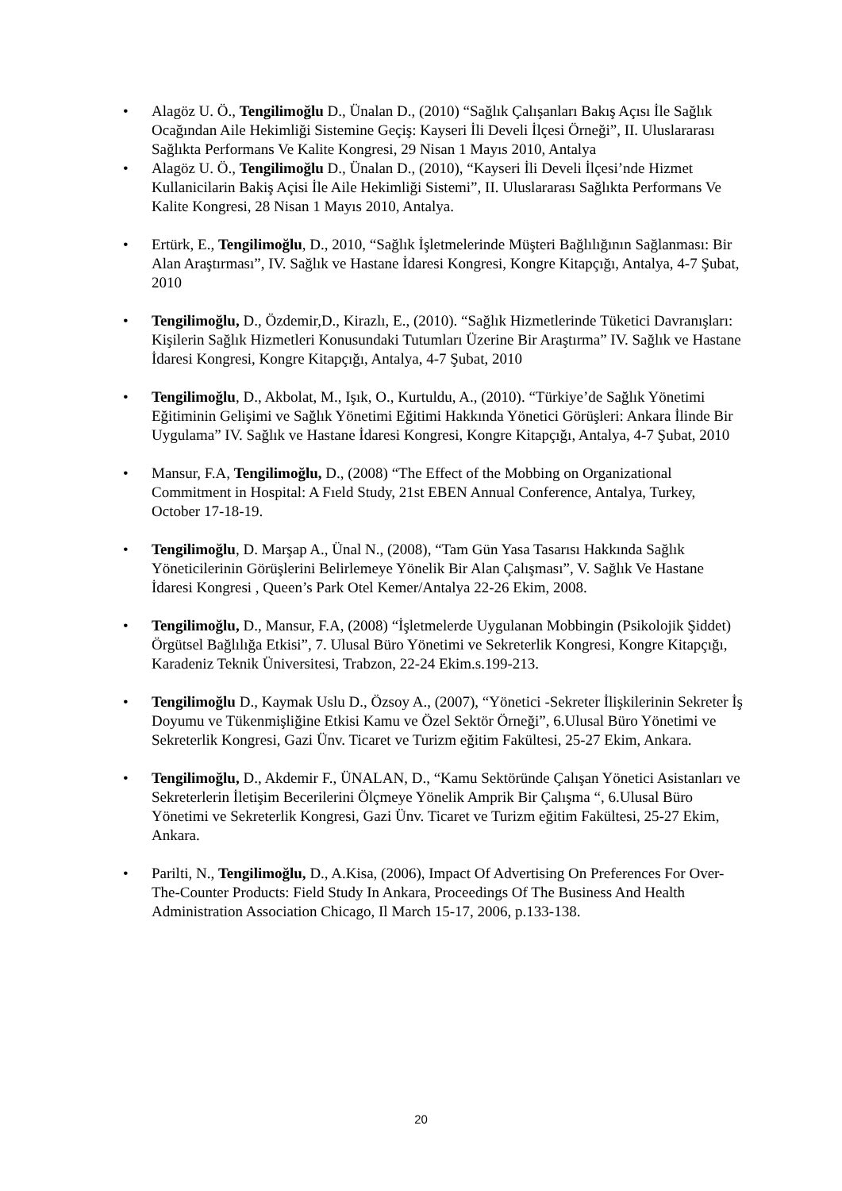• Alagöz U. Ö., Tengilimoğlu D., Ünalan D., (2010) “Sağlık Çalışanları Bakış Açısı İle Sağlık Ocağından Aile Hekimliği Sistemine Geçiş: Kayseri İli Develi İlçesi Örneği”, II. Uluslararası Sağlıkta Performans Ve Kalite Kongresi, 29 Nisan 1 Mayıs 2010, Antalya
• Alagöz U. Ö., Tengilimoğlu D., Ünalan D., (2010), “Kayseri İli Develi İlçesi’nde Hizmet Kullanicilarin Bakiş Açisi İle Aile Hekimliği Sistemi”, II. Uluslararası Sağlıkta Performans Ve Kalite Kongresi, 28 Nisan 1 Mayıs 2010, Antalya.
• Ertürk, E., Tengilimoğlu, D., 2010, “Sağlık İşletmelerinde Müşteri Bağlılığının Sağlanması: Bir Alan Araştırması”, IV. Sağlık ve Hastane İdaresi Kongresi, Kongre Kitapçığı, Antalya, 4-7 Şubat, 2010
• Tengilimoğlu, D., Özdemir,D., Kirazlı, E., (2010). “Sağlık Hizmetlerinde Tüketici Davranışları: Kişilerin Sağlık Hizmetleri Konusundaki Tutumları Üzerine Bir Araştırma” IV. Sağlık ve Hastane İdaresi Kongresi, Kongre Kitapçığı, Antalya, 4-7 Şubat, 2010
• Tengilimoğlu, D., Akbolat, M., Işık, O., Kurtuldu, A., (2010). “Türkiye’de Sağlık Yönetimi Eğitiminin Gelişimi ve Sağlık Yönetimi Eğitimi Hakkında Yönetici Görüşleri: Ankara İlinde Bir Uygulama” IV. Sağlık ve Hastane İdaresi Kongresi, Kongre Kitapçığı, Antalya, 4-7 Şubat, 2010
• Mansur, F.A, Tengilimoğlu, D., (2008) “The Effect of the Mobbing on Organizational Commitment in Hospital: A Fıeld Study, 21st EBEN Annual Conference, Antalya, Turkey, October 17-18-19.
• Tengilimoğlu, D. Marşap A., Ünal N., (2008), “Tam Gün Yasa Tasarısı Hakkında Sağlık Yöneticilerinin Görüşlerini Belirlemeye Yönelik Bir Alan Çalışması”, V. Sağlık Ve Hastane İdaresi Kongresi , Queen’s Park Otel Kemer/Antalya 22-26 Ekim, 2008.
• Tengilimoğlu, D., Mansur, F.A, (2008) “İşletmelerde Uygulanan Mobbingin (Psikolojik Şiddet) Örgütsel Bağlılığa Etkisi”, 7. Ulusal Büro Yönetimi ve Sekreterlik Kongresi, Kongre Kitapçığı, Karadeniz Teknik Üniversitesi, Trabzon, 22-24 Ekim.s.199-213.
• Tengilimoğlu D., Kaymak Uslu D., Özsoy A., (2007), “Yönetici -Sekreter İlişkilerinin Sekreter İş Doyumu ve Tükenmişliğine Etkisi Kamu ve Özel Sektör Örneği”, 6.Ulusal Büro Yönetimi ve Sekreterlik Kongresi, Gazi Ünv. Ticaret ve Turizm eğitim Fakültesi, 25-27 Ekim, Ankara.
• Tengilimoğlu, D., Akdemir F., ÜNALAN, D., “Kamu Sektöründe Çalışan Yönetici Asistanları ve Sekreterlerin İletişim Becerilerini Ölçmeye Yönelik Amprik Bir Çalışma “, 6.Ulusal Büro Yönetimi ve Sekreterlik Kongresi, Gazi Ünv. Ticaret ve Turizm eğitim Fakültesi, 25-27 Ekim, Ankara.
• Parilti, N., Tengilimoğlu, D., A.Kisa, (2006), Impact Of Advertising On Preferences For Over-The-Counter Products: Field Study In Ankara, Proceedings Of The Business And Health Administration Association Chicago, Il March 15-17, 2006, p.133-138.
20